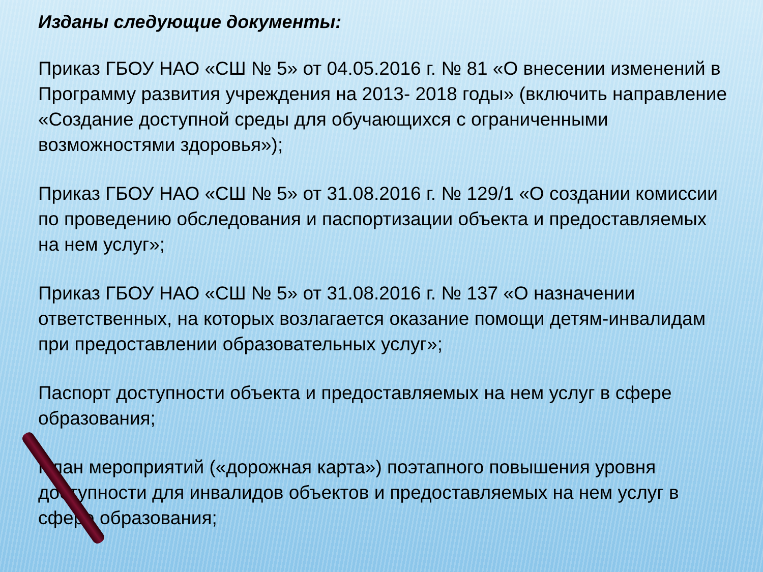Изданы следующие документы:
Приказ ГБОУ НАО «СШ № 5» от 04.05.2016 г. № 81 «О внесении изменений в Программу развития учреждения на 2013- 2018 годы» (включить направление «Создание доступной среды для обучающихся с ограниченными возможностями здоровья»);
Приказ ГБОУ НАО «СШ № 5» от 31.08.2016 г. № 129/1 «О создании комиссии по проведению обследования и паспортизации объекта и предоставляемых на нем услуг»;
Приказ ГБОУ НАО «СШ № 5» от 31.08.2016 г. № 137 «О назначении ответственных, на которых возлагается оказание помощи детям-инвалидам при предоставлении образовательных услуг»;
Паспорт доступности объекта и предоставляемых на нем услуг в сфере образования;
План мероприятий («дорожная карта») поэтапного повышения уровня доступности для инвалидов объектов и предоставляемых на нем услуг в сфере образования;